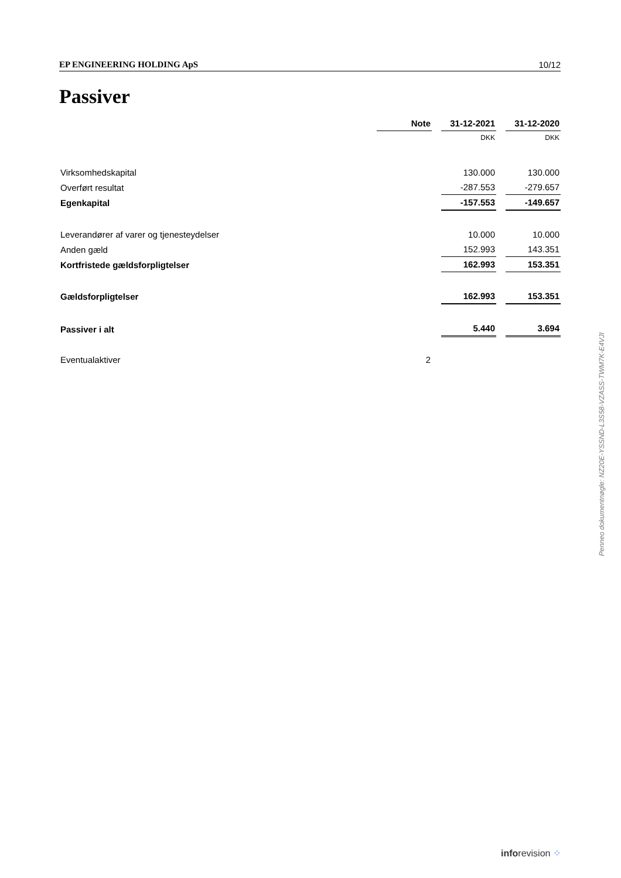EP ENGINEERING HOLDING ApS 10/12
Passiver
| | Note | | 31-12-2021 | | 31-12-2020 |
| --- | --- | --- | --- | --- | --- |
| | | | DKK | | DKK |
| Virksomhedskapital | | | 130.000 | | 130.000 |
| Overført resultat | | | -287.553 | | -279.657 |
| Egenkapital | | | -157.553 | | -149.657 |
| Leverandører af varer og tjenesteydelser | | | 10.000 | | 10.000 |
| Anden gæld | | | 152.993 | | 143.351 |
| Kortfristede gældsforpligtelser | | | 162.993 | | 153.351 |
| Gældsforpligtelser | | | 162.993 | | 153.351 |
| Passiver i alt | | | 5.440 | | 3.694 |
| Eventualaktiver | 2 | | | | |
Penneo dokumentnøgle: NZ20E-YSSND-L3S58-VZASS-TWM7K-E4VJI
inforevision ⁘